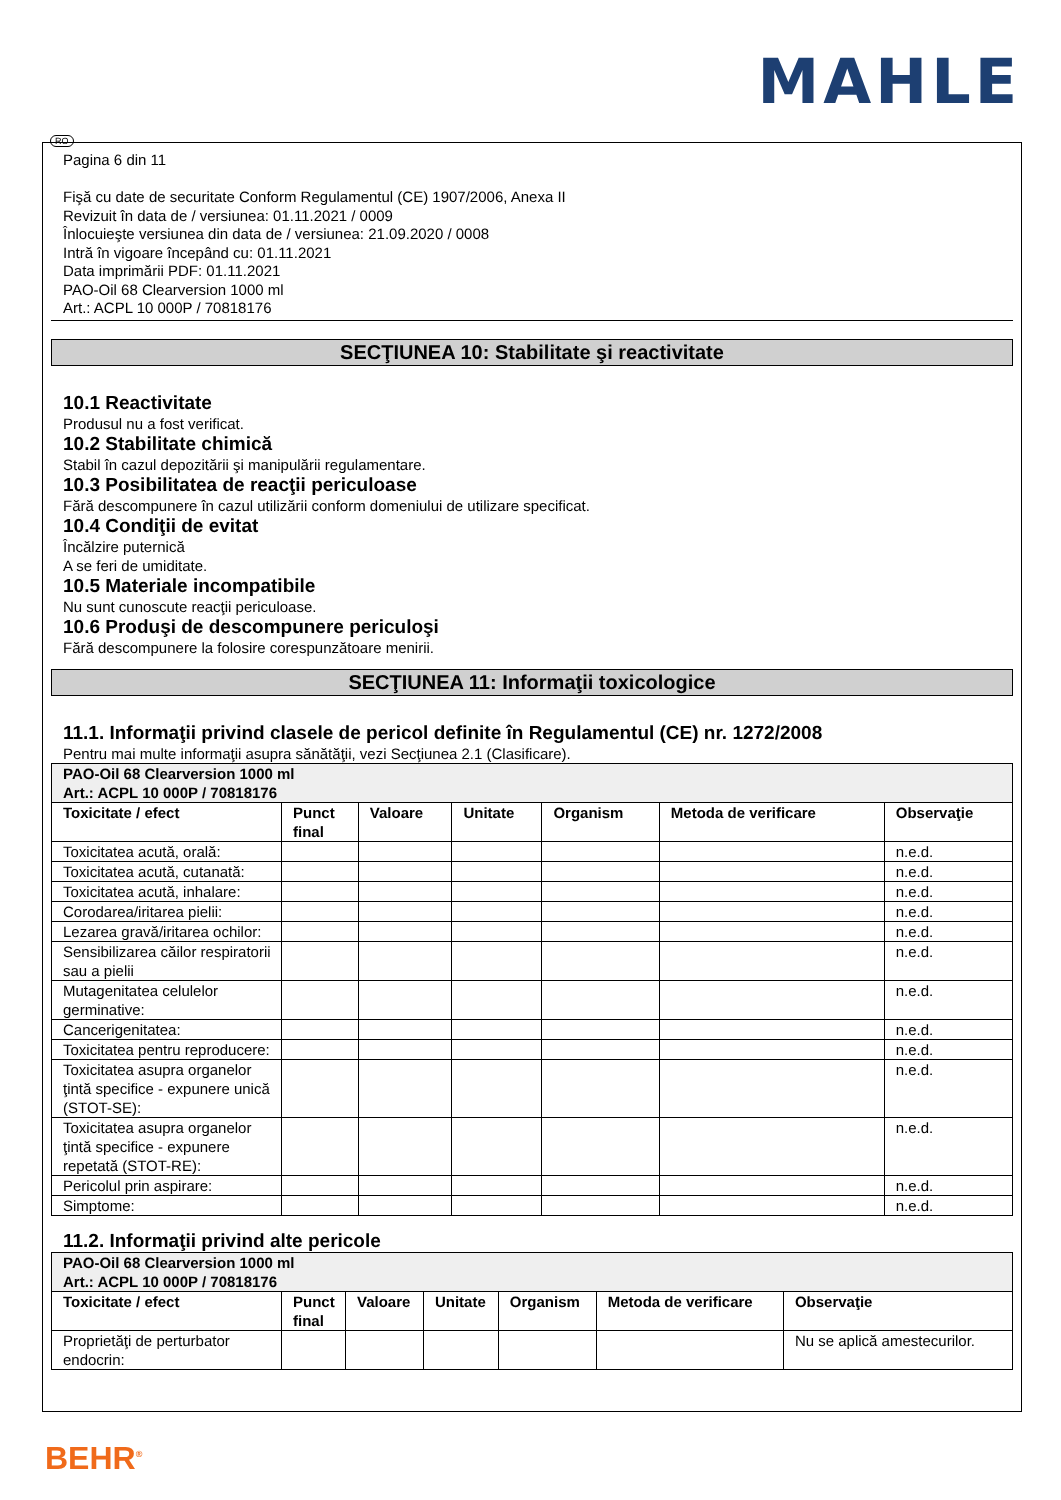MAHLE
RO
Pagina 6 din 11
Fişă cu date de securitate Conform Regulamentul (CE) 1907/2006, Anexa II
Revizuit în data de / versiunea: 01.11.2021 / 0009
Înlocuieşte versiunea din data de / versiunea: 21.09.2020 / 0008
Intră în vigoare începând cu: 01.11.2021
Data imprimării PDF: 01.11.2021
PAO-Oil 68 Clearversion 1000 ml
Art.: ACPL 10 000P / 70818176
SECŢIUNEA 10: Stabilitate şi reactivitate
10.1 Reactivitate
Produsul nu a fost verificat.
10.2 Stabilitate chimică
Stabil în cazul depozitării şi manipulării regulamentare.
10.3 Posibilitatea de reacţii periculoase
Fără descompunere în cazul utilizării conform domeniului de utilizare specificat.
10.4 Condiţii de evitat
Încălzire puternică
A se feri de umiditate.
10.5 Materiale incompatibile
Nu sunt cunoscute reacţii periculoase.
10.6 Produşi de descompunere periculoşi
Fără descompunere la folosire corespunzătoare menirii.
SECŢIUNEA 11: Informaţii toxicologice
11.1. Informaţii privind clasele de pericol definite în Regulamentul (CE) nr. 1272/2008
Pentru mai multe informaţii asupra sănătăţii, vezi Secţiunea 2.1 (Clasificare).
| PAO-Oil 68 Clearversion 1000 ml Art.: ACPL 10 000P / 70818176 | | | | | | |
| Toxicitate / efect | Punct final | Valoare | Unitate | Organism | Metoda de verificare | Observaţie |
| Toxicitatea acută, orală: | | | | | | n.e.d. |
| Toxicitatea acută, cutanată: | | | | | | n.e.d. |
| Toxicitatea acută, inhalare: | | | | | | n.e.d. |
| Corodarea/iritarea pielii: | | | | | | n.e.d. |
| Lezarea gravă/iritarea ochilor: | | | | | | n.e.d. |
| Sensibilizarea căilor respiratorii sau a pielii | | | | | | n.e.d. |
| Mutagenitatea celulelor germinative: | | | | | | n.e.d. |
| Cancerigenitatea: | | | | | | n.e.d. |
| Toxicitatea pentru reproducere: | | | | | | n.e.d. |
| Toxicitatea asupra organelor ţintă specifice - expunere unică (STOT-SE): | | | | | | n.e.d. |
| Toxicitatea asupra organelor ţintă specifice - expunere repetată (STOT-RE): | | | | | | n.e.d. |
| Pericolul prin aspirare: | | | | | | n.e.d. |
| Simptome: | | | | | | n.e.d. |
11.2. Informaţii privind alte pericole
| PAO-Oil 68 Clearversion 1000 ml Art.: ACPL 10 000P / 70818176 | | | | | | |
| Toxicitate / efect | Punct final | Valoare | Unitate | Organism | Metoda de verificare | Observaţie |
| Proprietăţi de perturbator endocrin: | | | | | | Nu se aplică amestecurilor. |
BEHR<sup>®</sup>